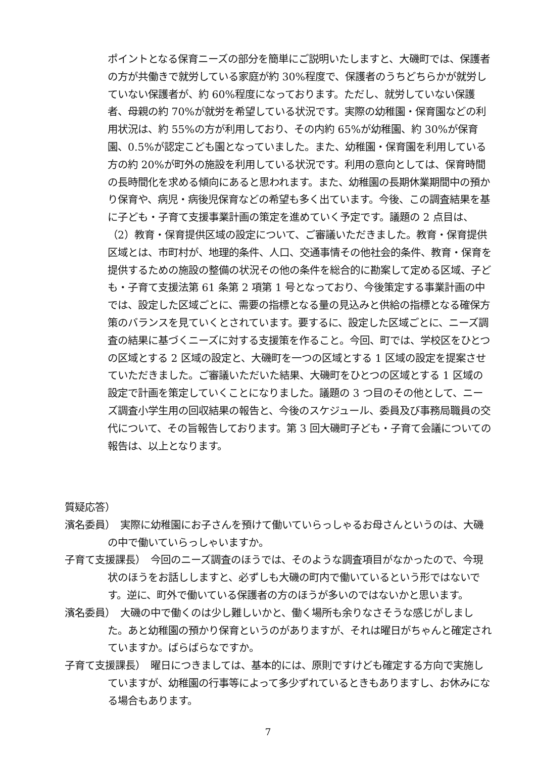ポイントとなる保育ニーズの部分を簡単にご説明いたしますと、大磯町では、保護者の方が共働きで就労している家庭が約 30%程度で、保護者のうちどちらかが就労していない保護者が、約 60%程度になっております。ただし、就労していない保護者、母親の約 70%が就労を希望している状況です。実際の幼稚園・保育園などの利用状況は、約 55%の方が利用しており、その内約 65%が幼稚園、約 30%が保育園、0.5%が認定こども園となっていました。また、幼稚園・保育園を利用している方の約 20%が町外の施設を利用している状況です。利用の意向としては、保育時間の長時間化を求める傾向にあると思われます。また、幼稚園の長期休業期間中の預かり保育や、病児・病後児保育などの希望も多く出ています。今後、この調査結果を基に子ども・子育て支援事業計画の策定を進めていく予定です。議題の 2 点目は、（2）教育・保育提供区域の設定について、ご審議いただきました。教育・保育提供区域とは、市町村が、地理的条件、人口、交通事情その他社会的条件、教育・保育を提供するための施設の整備の状況その他の条件を総合的に勘案して定める区域、子ども・子育て支援法第 61 条第 2 項第 1 号となっており、今後策定する事業計画の中では、設定した区域ごとに、需要の指標となる量の見込みと供給の指標となる確保方策のバランスを見ていくとされています。要するに、設定した区域ごとに、ニーズ調査の結果に基づくニーズに対する支援策を作ること。今回、町では、学校区をひとつの区域とする 2 区域の設定と、大磯町を一つの区域とする 1 区域の設定を提案させていただきました。ご審議いただいた結果、大磯町をひとつの区域とする 1 区域の設定で計画を策定していくことになりました。議題の 3 つ目のその他として、ニーズ調査小学生用の回収結果の報告と、今後のスケジュール、委員及び事務局職員の交代について、その旨報告しております。第 3 回大磯町子ども・子育て会議についての報告は、以上となります。
質疑応答）
濱名委員）　実際に幼稚園にお子さんを預けて働いていらっしゃるお母さんというのは、大磯の中で働いていらっしゃいますか。
子育て支援課長）　今回のニーズ調査のほうでは、そのような調査項目がなかったので、今現状のほうをお話ししますと、必ずしも大磯の町内で働いているという形ではないです。逆に、町外で働いている保護者の方のほうが多いのではないかと思います。
濱名委員）　大磯の中で働くのは少し難しいかと、働く場所も余りなさそうな感じがしました。あと幼稚園の預かり保育というのがありますが、それは曜日がちゃんと確定されていますか。ばらばらなですか。
子育て支援課長）　曜日につきましては、基本的には、原則ですけども確定する方向で実施していますが、幼稚園の行事等によって多少ずれているときもありますし、お休みになる場合もあります。
7